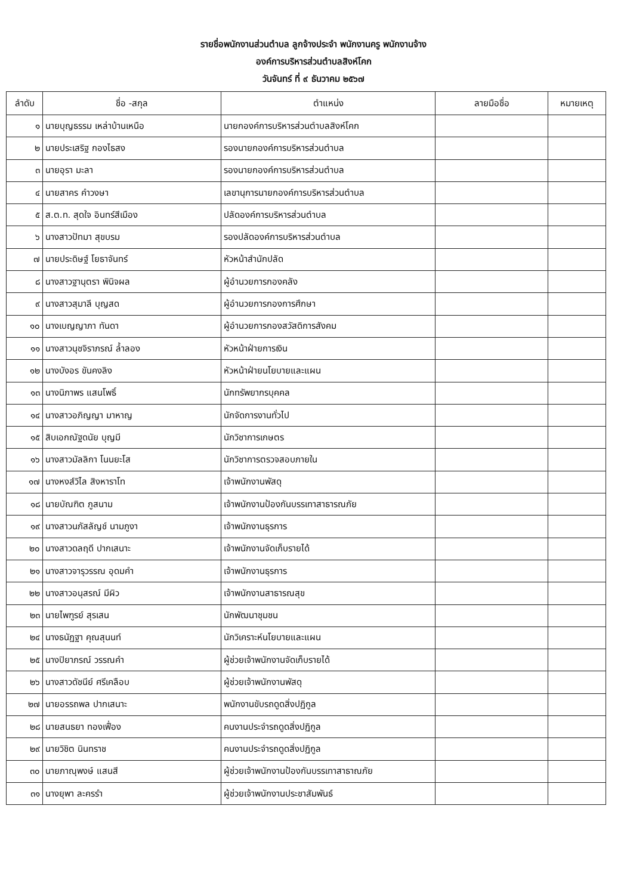รายชื่อพนักงานส่วนตำบล ลูกจ้างประจำ พนักงานครู พนักงานจ้าง
องค์การบริหารส่วนตำบลสิงห์โคก
วันจันทร์ ที่ ๙ ธันวาคม ๒๕๖๗
| ลำดับ | ชื่อ -สกุล | ตำแหน่ง | ลายมือชื่อ | หมายเหตุ |
| --- | --- | --- | --- | --- |
| ๑ | นายบุญธรรม เหล่าบ้านเหนือ | นายกองค์การบริหารส่วนตำบลสิงห์โคก | | |
| ๒ | นายประเสริฐ กองไธสง | รองนายกองค์การบริหารส่วนตำบล | | |
| ๓ | นายอุรา มะลา | รองนายกองค์การบริหารส่วนตำบล | | |
| ๔ | นายสาคร คำวงษา | เลขานุการนายกองค์การบริหารส่วนตำบล | | |
| ๕ | ส.ต.ท. สุดใจ อินทร์สีเมือง | ปลัดองค์การบริหารส่วนตำบล | | |
| ๖ | นางสาวปัทมา สุขบรม | รองปลัดองค์การบริหารส่วนตำบล | | |
| ๗ | นายประดิษฐ์ โยธาจันทร์ | หัวหน้าสำนักปลัด | | |
| ๘ | นางสาวฐานุตรา พินิจผล | ผู้อำนวยการกองคลัง | | |
| ๙ | นางสาวสุมาลี บุญสด | ผู้อำนวยการกองการศึกษา | | |
| ๑๐ | นางเบญญาภา ทันดา | ผู้อำนวยการกองสวัสดิการสังคม | | |
| ๑๑ | นางสาวนุชจิราภรณ์ ล้ำลอง | หัวหน้าฝ่ายการเงิน | | |
| ๑๒ | นางบังอร ขันคงลิง | หัวหน้าฝ่ายนโยบายและแผน | | |
| ๑๓ | นางนิภาพร แสนโพธิ์ | นักทรัพยากรบุคคล | | |
| ๑๔ | นางสาวอภิญญา มาหาญ | นักจัดการงานทั่วไป | | |
| ๑๕ | สิบเอกณัฐดนัย บุญมี | นักวิชาการเกษตร | | |
| ๑๖ | นางสาวมัลลิกา โนนยะโส | นักวิชาการตรวจสอบภายใน | | |
| ๑๗ | นางหงส์วิไล สิงหาราโท | เจ้าพนักงานพัสดุ | | |
| ๑๘ | นายบัณฑิต ภูสนาม | เจ้าพนักงานป้องกันบรรเทาสาธารณภัย | | |
| ๑๙ | นางสาวนภัสลัญช์ นามภูงา | เจ้าพนักงานธุรการ | | |
| ๒๐ | นางสาวดลฤดี ปากเสนาะ | เจ้าพนักงานจัดเก็บรายได้ | | |
| ๒๑ | นางสาวจารุวรรณ อุดมคำ | เจ้าพนักงานธุรการ | | |
| ๒๒ | นางสาวอนุสรณ์ มีผิว | เจ้าพนักงานสาธารณสุข | | |
| ๒๓ | นายไพฑูรย์ สุรเสน | นักพัฒนาชุมชน | | |
| ๒๔ | นางธนัฏฐา คุณสุนนท์ | นักวิเคราะห์นโยบายและแผน | | |
| ๒๕ | นางปิยาภรณ์ วรรณคำ | ผู้ช่วยเจ้าพนักงานจัดเก็บรายได้ | | |
| ๒๖ | นางสาวดัชนีย์ ศรีเคลือบ | ผู้ช่วยเจ้าพนักงานพัสดุ | | |
| ๒๗ | นายอรรถพล ปากเสนาะ | พนักงานขับรถดูดสิ่งปฏิกูล | | |
| ๒๘ | นายสนธยา ทองเฟื่อง | คนงานประจำรถดูดสิ่งปฏิกูล | | |
| ๒๙ | นายวิชิต นินทราช | คนงานประจำรถดูดสิ่งปฏิกูล | | |
| ๓๐ | นายภาณุพงษ์ แสนสี | ผู้ช่วยเจ้าพนักงานป้องกันบรรเทาสาธาณภัย | | |
| ๓๑ | นางยุพา ละครรำ | ผู้ช่วยเจ้าพนักงานประชาสัมพันธ์ | | |